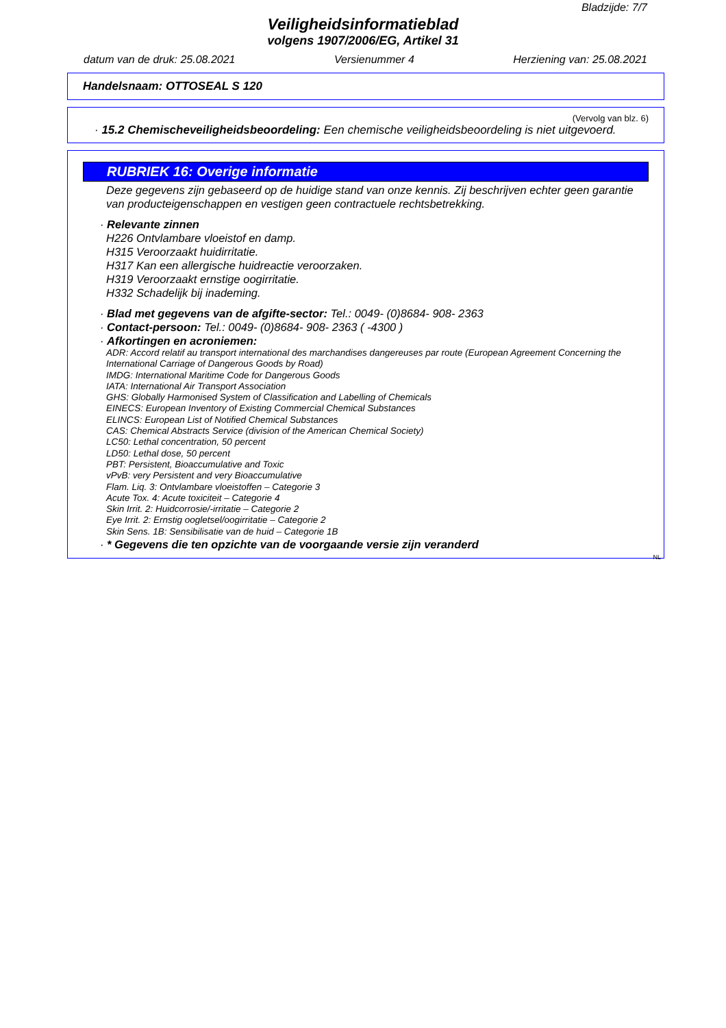Bladzijde: 7/7
Veiligheidsinformatieblad
volgens 1907/2006/EG, Artikel 31
datum van de druk: 25.08.2021 Versienummer 4 Herziening van: 25.08.2021
Handelsnaam: OTTOSEAL S 120
(Vervolg van blz. 6)
· 15.2 Chemischeveiligheidsbeoordeling: Een chemische veiligheidsbeoordeling is niet uitgevoerd.
RUBRIEK 16: Overige informatie
Deze gegevens zijn gebaseerd op de huidige stand van onze kennis. Zij beschrijven echter geen garantie van producteigenschappen en vestigen geen contractuele rechtsbetrekking.
· Relevante zinnen
H226 Ontvlambare vloeistof en damp.
H315 Veroorzaakt huidirritatie.
H317 Kan een allergische huidreactie veroorzaken.
H319 Veroorzaakt ernstige oogirritatie.
H332 Schadelijk bij inademing.
· Blad met gegevens van de afgifte-sector: Tel.: 0049- (0)8684- 908- 2363
· Contact-persoon: Tel.: 0049- (0)8684- 908- 2363 ( -4300 )
· Afkortingen en acroniemen:
ADR: Accord relatif au transport international des marchandises dangereuses par route (European Agreement Concerning the International Carriage of Dangerous Goods by Road)
IMDG: International Maritime Code for Dangerous Goods
IATA: International Air Transport Association
GHS: Globally Harmonised System of Classification and Labelling of Chemicals
EINECS: European Inventory of Existing Commercial Chemical Substances
ELINCS: European List of Notified Chemical Substances
CAS: Chemical Abstracts Service (division of the American Chemical Society)
LC50: Lethal concentration, 50 percent
LD50: Lethal dose, 50 percent
PBT: Persistent, Bioaccumulative and Toxic
vPvB: very Persistent and very Bioaccumulative
Flam. Liq. 3: Ontvlambare vloeistoffen – Categorie 3
Acute Tox. 4: Acute toxiciteit – Categorie 4
Skin Irrit. 2: Huidcorrosie/-irritatie – Categorie 2
Eye Irrit. 2: Ernstig oogletsel/oogirritatie – Categorie 2
Skin Sens. 1B: Sensibilisatie van de huid – Categorie 1B
· * Gegevens die ten opzichte van de voorgaande versie zijn veranderd
NL